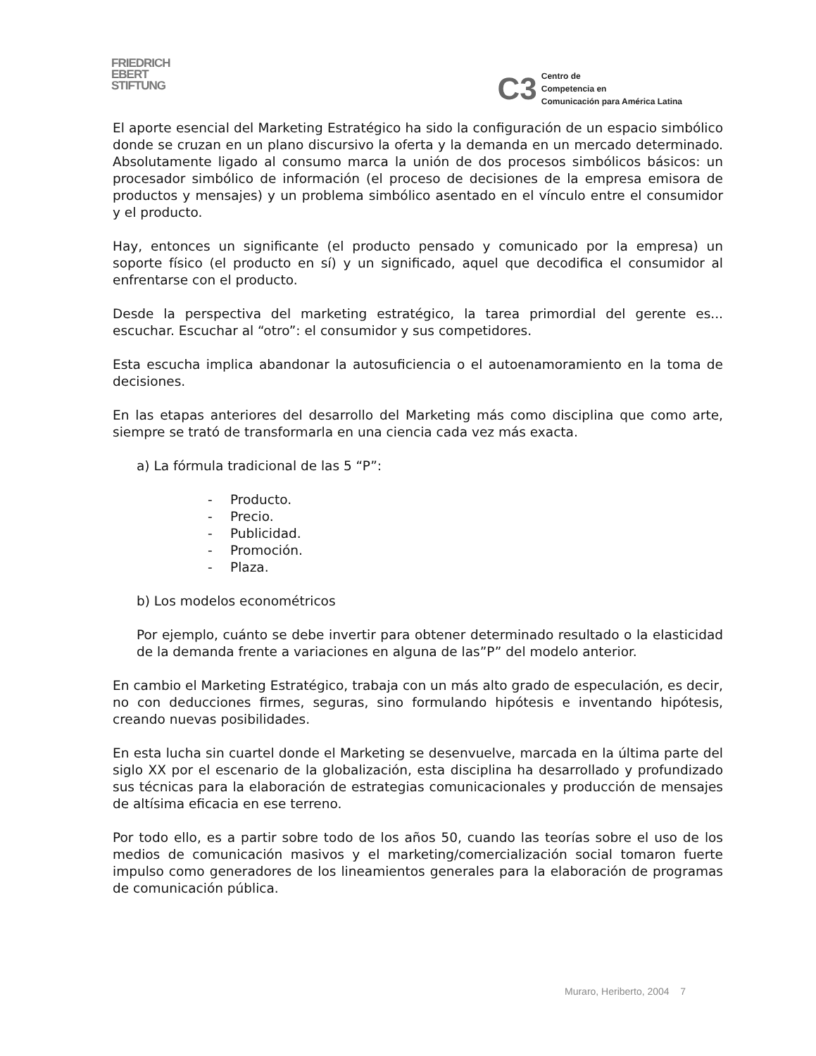FRIEDRICH
EBERT
STIFTUNG
C3
Centro de
Competencia en
Comunicación para América Latina
El aporte esencial del Marketing Estratégico ha sido la configuración de un espacio simbólico donde se cruzan en un plano discursivo la oferta y la demanda en un mercado determinado. Absolutamente ligado al consumo marca la unión de dos procesos simbólicos básicos: un procesador simbólico de información (el proceso de decisiones de la empresa emisora de productos y mensajes) y un problema simbólico asentado en el vínculo entre el consumidor y el producto.
Hay, entonces un significante (el producto pensado y comunicado por la empresa) un soporte físico (el producto en sí) y un significado, aquel que decodifica el consumidor al enfrentarse con el producto.
Desde la perspectiva del marketing estratégico, la tarea primordial del gerente es... escuchar. Escuchar al “otro”: el consumidor y sus competidores.
Esta escucha implica abandonar la autosuficiencia o el autoenamoramiento en la toma de decisiones.
En las etapas anteriores del desarrollo del Marketing más como disciplina que como arte, siempre se trató de transformarla en una ciencia cada vez más exacta.
a) La fórmula tradicional de las 5 “P”:
- Producto.
- Precio.
- Publicidad.
- Promoción.
- Plaza.
b) Los modelos econométricos
Por ejemplo, cuánto se debe invertir para obtener determinado resultado o la elasticidad de la demanda frente a variaciones en alguna de las”P” del modelo anterior.
En cambio el Marketing Estratégico, trabaja con un más alto grado de especulación, es decir, no con deducciones firmes, seguras, sino formulando hipótesis e inventando hipótesis, creando nuevas posibilidades.
En esta lucha sin cuartel donde el Marketing se desenvuelve, marcada en la última parte del siglo XX por el escenario de la globalización, esta disciplina ha desarrollado y profundizado sus técnicas para la elaboración de estrategias comunicacionales y producción de mensajes de altísima eficacia en ese terreno.
Por todo ello, es a partir sobre todo de los años 50, cuando las teorías sobre el uso de los medios de comunicación masivos y el marketing/comercialización social tomaron fuerte impulso como generadores de los lineamientos generales para la elaboración de programas de comunicación pública.
Muraro, Heriberto, 2004 7